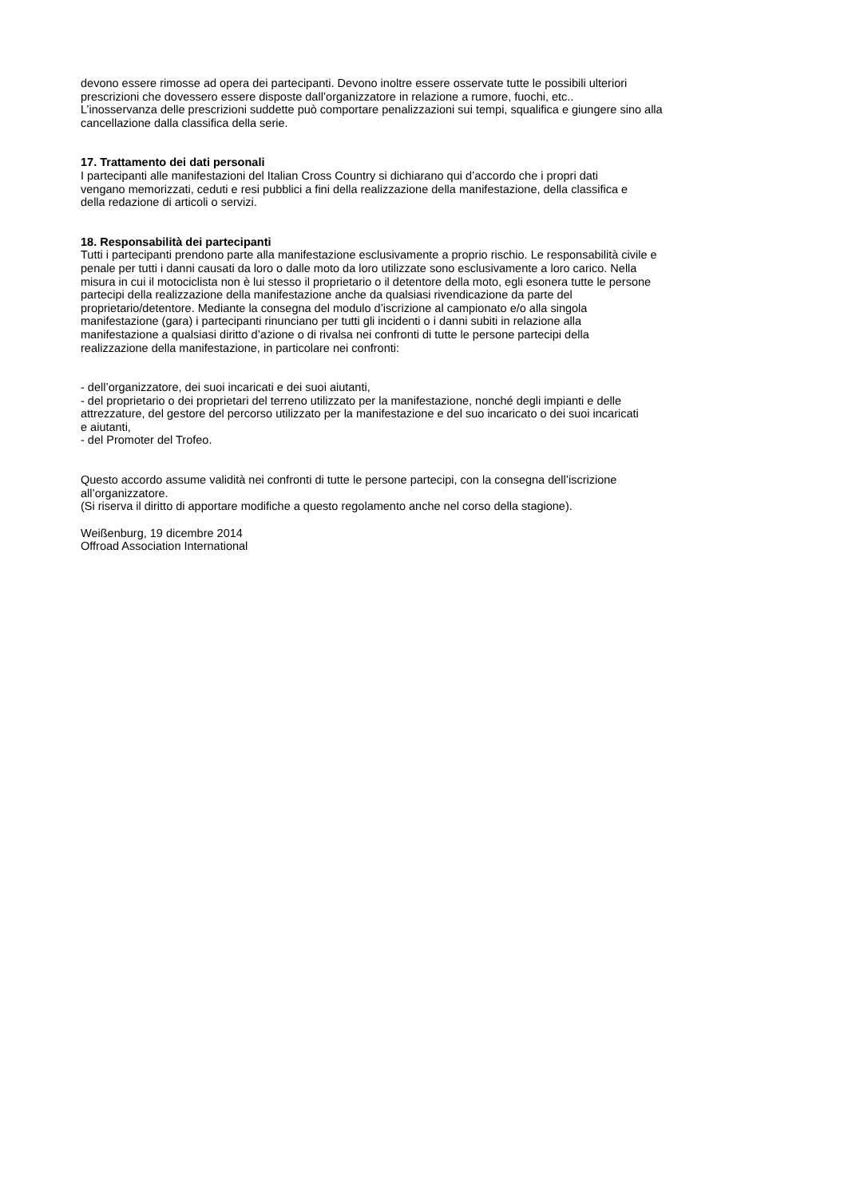devono essere rimosse ad opera dei partecipanti. Devono inoltre essere osservate tutte le possibili ulteriori
prescrizioni che dovessero essere disposte dall’organizzatore in relazione a rumore, fuochi, etc..
L’inosservanza delle prescrizioni suddette può comportare penalizzazioni sui tempi, squalifica e giungere sino alla
cancellazione dalla classifica della serie.
17. Trattamento dei dati personali
I partecipanti alle manifestazioni del Italian Cross Country si dichiarano qui d’accordo che i propri dati
vengano memorizzati, ceduti e resi pubblici a fini della realizzazione della manifestazione, della classifica e
della redazione di articoli o servizi.
18. Responsabilità dei partecipanti
Tutti i partecipanti prendono parte alla manifestazione esclusivamente a proprio rischio. Le responsabilità civile e
penale per tutti i danni causati da loro o dalle moto da loro utilizzate sono esclusivamente a loro carico. Nella
misura in cui il motociclista non è lui stesso il proprietario o il detentore della moto, egli esonera tutte le persone
partecipi della realizzazione della manifestazione anche da qualsiasi rivendicazione da parte del
proprietario/detentore. Mediante la consegna del modulo d’iscrizione al campionato e/o alla singola
manifestazione (gara) i partecipanti rinunciano per tutti gli incidenti o i danni subiti in relazione alla
manifestazione a qualsiasi diritto d’azione o di rivalsa nei confronti di tutte le persone partecipi della
realizzazione della manifestazione, in particolare nei confronti:
- dell’organizzatore, dei suoi incaricati e dei suoi aiutanti,
- del proprietario o dei proprietari del terreno utilizzato per la manifestazione, nonché degli impianti e delle
attrezzature, del gestore del percorso utilizzato per la manifestazione e del suo incaricato o dei suoi incaricati
e aiutanti,
- del Promoter del Trofeo.
Questo accordo assume validità nei confronti di tutte le persone partecipi, con la consegna dell’iscrizione
all’organizzatore.
(Si riserva il diritto di apportare modifiche a questo regolamento anche nel corso della stagione).
Weißenburg, 19 dicembre 2014
Offroad Association International